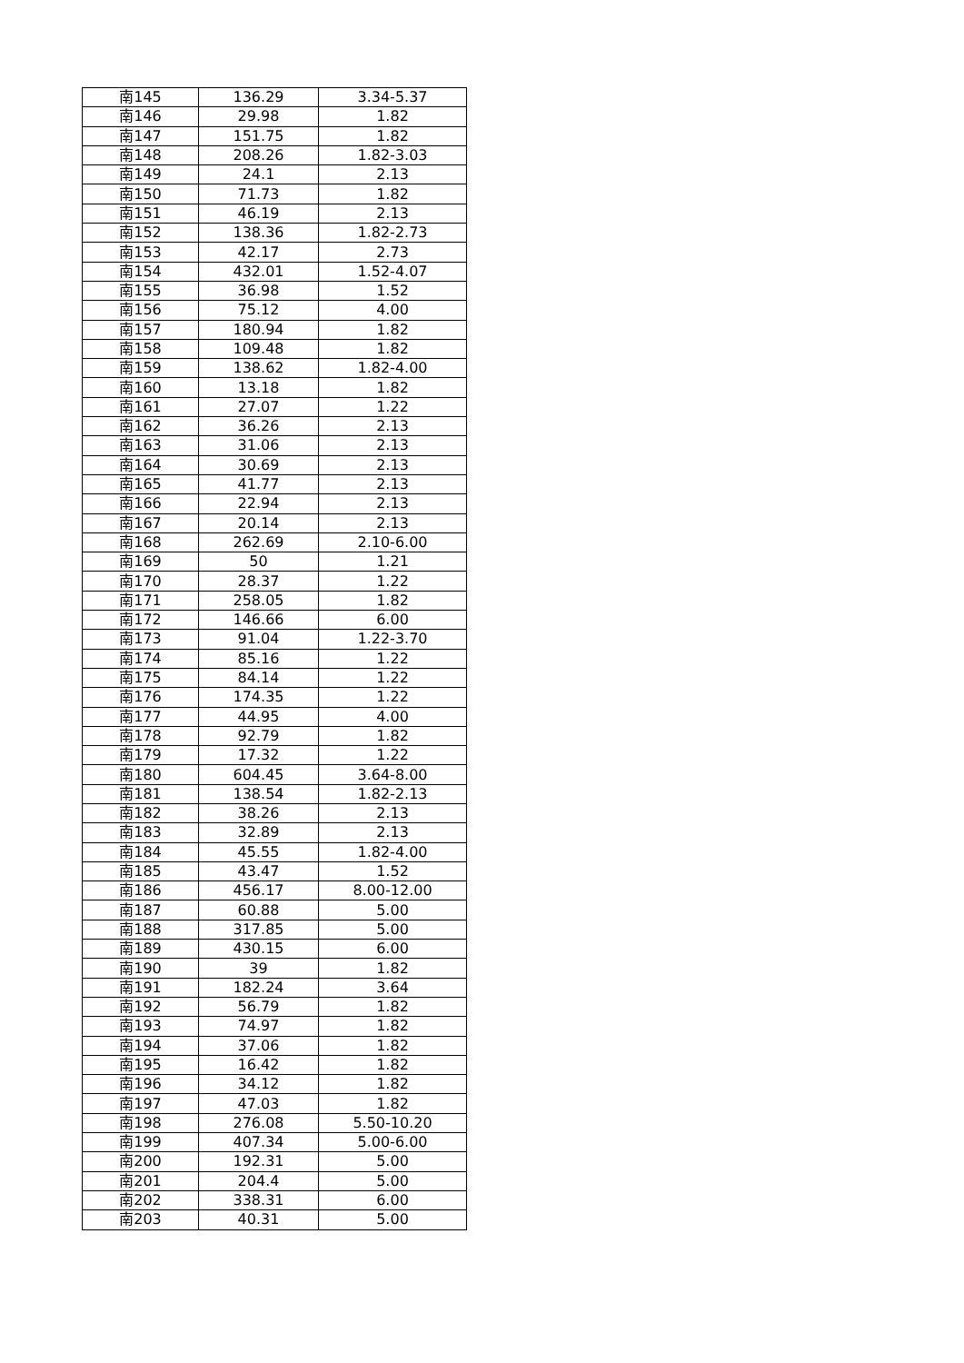| 南145 | 136.29 | 3.34-5.37 |
| 南146 | 29.98 | 1.82 |
| 南147 | 151.75 | 1.82 |
| 南148 | 208.26 | 1.82-3.03 |
| 南149 | 24.1 | 2.13 |
| 南150 | 71.73 | 1.82 |
| 南151 | 46.19 | 2.13 |
| 南152 | 138.36 | 1.82-2.73 |
| 南153 | 42.17 | 2.73 |
| 南154 | 432.01 | 1.52-4.07 |
| 南155 | 36.98 | 1.52 |
| 南156 | 75.12 | 4.00 |
| 南157 | 180.94 | 1.82 |
| 南158 | 109.48 | 1.82 |
| 南159 | 138.62 | 1.82-4.00 |
| 南160 | 13.18 | 1.82 |
| 南161 | 27.07 | 1.22 |
| 南162 | 36.26 | 2.13 |
| 南163 | 31.06 | 2.13 |
| 南164 | 30.69 | 2.13 |
| 南165 | 41.77 | 2.13 |
| 南166 | 22.94 | 2.13 |
| 南167 | 20.14 | 2.13 |
| 南168 | 262.69 | 2.10-6.00 |
| 南169 | 50 | 1.21 |
| 南170 | 28.37 | 1.22 |
| 南171 | 258.05 | 1.82 |
| 南172 | 146.66 | 6.00 |
| 南173 | 91.04 | 1.22-3.70 |
| 南174 | 85.16 | 1.22 |
| 南175 | 84.14 | 1.22 |
| 南176 | 174.35 | 1.22 |
| 南177 | 44.95 | 4.00 |
| 南178 | 92.79 | 1.82 |
| 南179 | 17.32 | 1.22 |
| 南180 | 604.45 | 3.64-8.00 |
| 南181 | 138.54 | 1.82-2.13 |
| 南182 | 38.26 | 2.13 |
| 南183 | 32.89 | 2.13 |
| 南184 | 45.55 | 1.82-4.00 |
| 南185 | 43.47 | 1.52 |
| 南186 | 456.17 | 8.00-12.00 |
| 南187 | 60.88 | 5.00 |
| 南188 | 317.85 | 5.00 |
| 南189 | 430.15 | 6.00 |
| 南190 | 39 | 1.82 |
| 南191 | 182.24 | 3.64 |
| 南192 | 56.79 | 1.82 |
| 南193 | 74.97 | 1.82 |
| 南194 | 37.06 | 1.82 |
| 南195 | 16.42 | 1.82 |
| 南196 | 34.12 | 1.82 |
| 南197 | 47.03 | 1.82 |
| 南198 | 276.08 | 5.50-10.20 |
| 南199 | 407.34 | 5.00-6.00 |
| 南200 | 192.31 | 5.00 |
| 南201 | 204.4 | 5.00 |
| 南202 | 338.31 | 6.00 |
| 南203 | 40.31 | 5.00 |